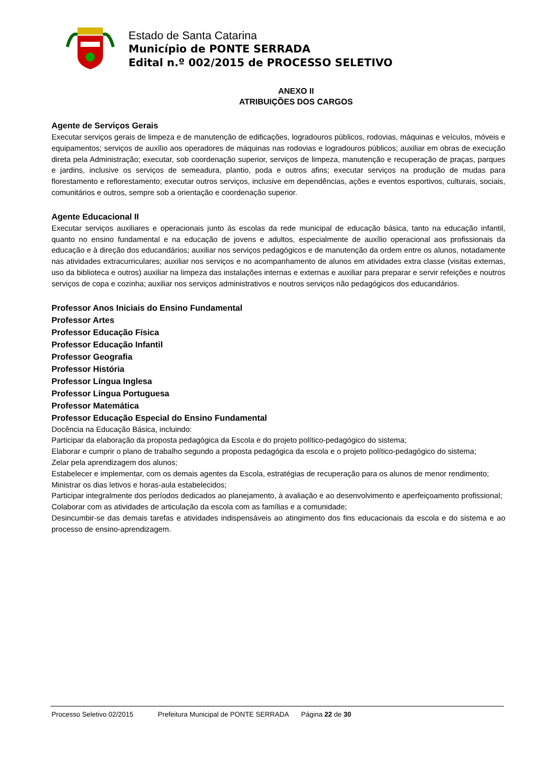Estado de Santa Catarina
Município de PONTE SERRADA
Edital n.º 002/2015 de PROCESSO SELETIVO
ANEXO II
ATRIBUIÇÕES DOS CARGOS
Agente de Serviços Gerais
Executar serviços gerais de limpeza e de manutenção de edificações, logradouros públicos, rodovias, máquinas e veículos, móveis e equipamentos; serviços de auxílio aos operadores de máquinas nas rodovias e logradouros públicos; auxiliar em obras de execução direta pela Administração; executar, sob coordenação superior, serviços de limpeza, manutenção e recuperação de praças, parques e jardins, inclusive os serviços de semeadura, plantio, poda e outros afins; executar serviços na produção de mudas para florestamento e reflorestamento; executar outros serviços, inclusive em dependências, ações e eventos esportivos, culturais, sociais, comunitários e outros, sempre sob a orientação e coordenação superior.
Agente Educacional II
Executar serviços auxiliares e operacionais junto às escolas da rede municipal de educação básica, tanto na educação infantil, quanto no ensino fundamental e na educação de jovens e adultos, especialmente de auxílio operacional aos profissionais da educação e à direção dos educandários; auxiliar nos serviços pedagógicos e de manutenção da ordem entre os alunos, notadamente nas atividades extracurriculares; auxiliar nos serviços e no acompanhamento de alunos em atividades extra classe (visitas externas, uso da biblioteca e outros) auxiliar na limpeza das instalações internas e externas e auxiliar para preparar e servir refeições e noutros serviços de copa e cozinha; auxiliar nos serviços administrativos e noutros serviços não pedagógicos dos educandários.
Professor Anos Iniciais do Ensino Fundamental
Professor Artes
Professor Educação Física
Professor Educação Infantil
Professor Geografia
Professor História
Professor Língua Inglesa
Professor Língua Portuguesa
Professor Matemática
Professor Educação Especial do Ensino Fundamental
Docência na Educação Básica, incluindo:
Participar da elaboração da proposta pedagógica da Escola e do projeto político-pedagógico do sistema;
Elaborar e cumprir o plano de trabalho segundo a proposta pedagógica da escola e o projeto político-pedagógico do sistema;
Zelar pela aprendizagem dos alunos;
Estabelecer e implementar, com os demais agentes da Escola, estratégias de recuperação para os alunos de menor rendimento;
Ministrar os dias letivos e horas-aula estabelecidos;
Participar integralmente dos períodos dedicados ao planejamento, à avaliação e ao desenvolvimento e aperfeiçoamento profissional;
Colaborar com as atividades de articulação da escola com as famílias e a comunidade;
Desincumbir-se das demais tarefas e atividades indispensáveis ao atingimento dos fins educacionais da escola e do sistema e ao processo de ensino-aprendizagem.
Processo Seletivo 02/2015 Prefeitura Municipal de PONTE SERRADA Página 22 de 30